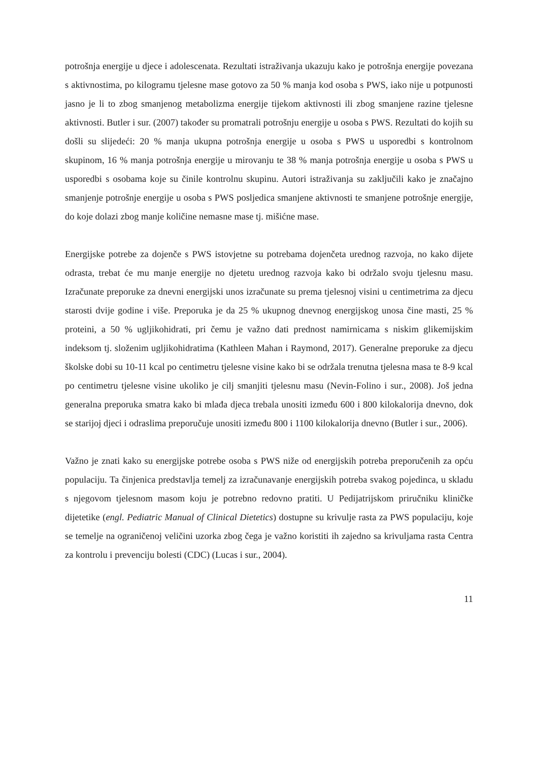potrošnja energije u djece i adolescenata. Rezultati istraživanja ukazuju kako je potrošnja energije povezana s aktivnostima, po kilogramu tjelesne mase gotovo za 50 % manja kod osoba s PWS, iako nije u potpunosti jasno je li to zbog smanjenog metabolizma energije tijekom aktivnosti ili zbog smanjene razine tjelesne aktivnosti. Butler i sur. (2007) također su promatrali potrošnju energije u osoba s PWS. Rezultati do kojih su došli su slijedeći: 20 % manja ukupna potrošnja energije u osoba s PWS u usporedbi s kontrolnom skupinom, 16 % manja potrošnja energije u mirovanju te 38 % manja potrošnja energije u osoba s PWS u usporedbi s osobama koje su činile kontrolnu skupinu. Autori istraživanja su zaključili kako je značajno smanjenje potrošnje energije u osoba s PWS posljedica smanjene aktivnosti te smanjene potrošnje energije, do koje dolazi zbog manje količine nemasne mase tj. mišićne mase.
Energijske potrebe za dojenče s PWS istovjetne su potrebama dojenčeta urednog razvoja, no kako dijete odrasta, trebat će mu manje energije no djetetu urednog razvoja kako bi održalo svoju tjelesnu masu. Izračunate preporuke za dnevni energijski unos izračunate su prema tjelesnoj visini u centimetrima za djecu starosti dvije godine i više. Preporuka je da 25 % ukupnog dnevnog energijskog unosa čine masti, 25 % proteini, a 50 % ugljikohidrati, pri čemu je važno dati prednost namirnicama s niskim glikemijskim indeksom tj. složenim ugljikohidratima (Kathleen Mahan i Raymond, 2017). Generalne preporuke za djecu školske dobi su 10-11 kcal po centimetru tjelesne visine kako bi se održala trenutna tjelesna masa te 8-9 kcal po centimetru tjelesne visine ukoliko je cilj smanjiti tjelesnu masu (Nevin-Folino i sur., 2008). Još jedna generalna preporuka smatra kako bi mlađa djeca trebala unositi između 600 i 800 kilokalorija dnevno, dok se starijoj djeci i odraslima preporučuje unositi između 800 i 1100 kilokalorija dnevno (Butler i sur., 2006).
Važno je znati kako su energijske potrebe osoba s PWS niže od energijskih potreba preporučenih za opću populaciju. Ta činjenica predstavlja temelj za izračunavanje energijskih potreba svakog pojedinca, u skladu s njegovom tjelesnom masom koju je potrebno redovno pratiti. U Pedijatrijskom priručniku kliničke dijetetike (engl. Pediatric Manual of Clinical Dietetics) dostupne su krivulje rasta za PWS populaciju, koje se temelje na ograničenoj veličini uzorka zbog čega je važno koristiti ih zajedno sa krivuljama rasta Centra za kontrolu i prevenciju bolesti (CDC) (Lucas i sur., 2004).
11